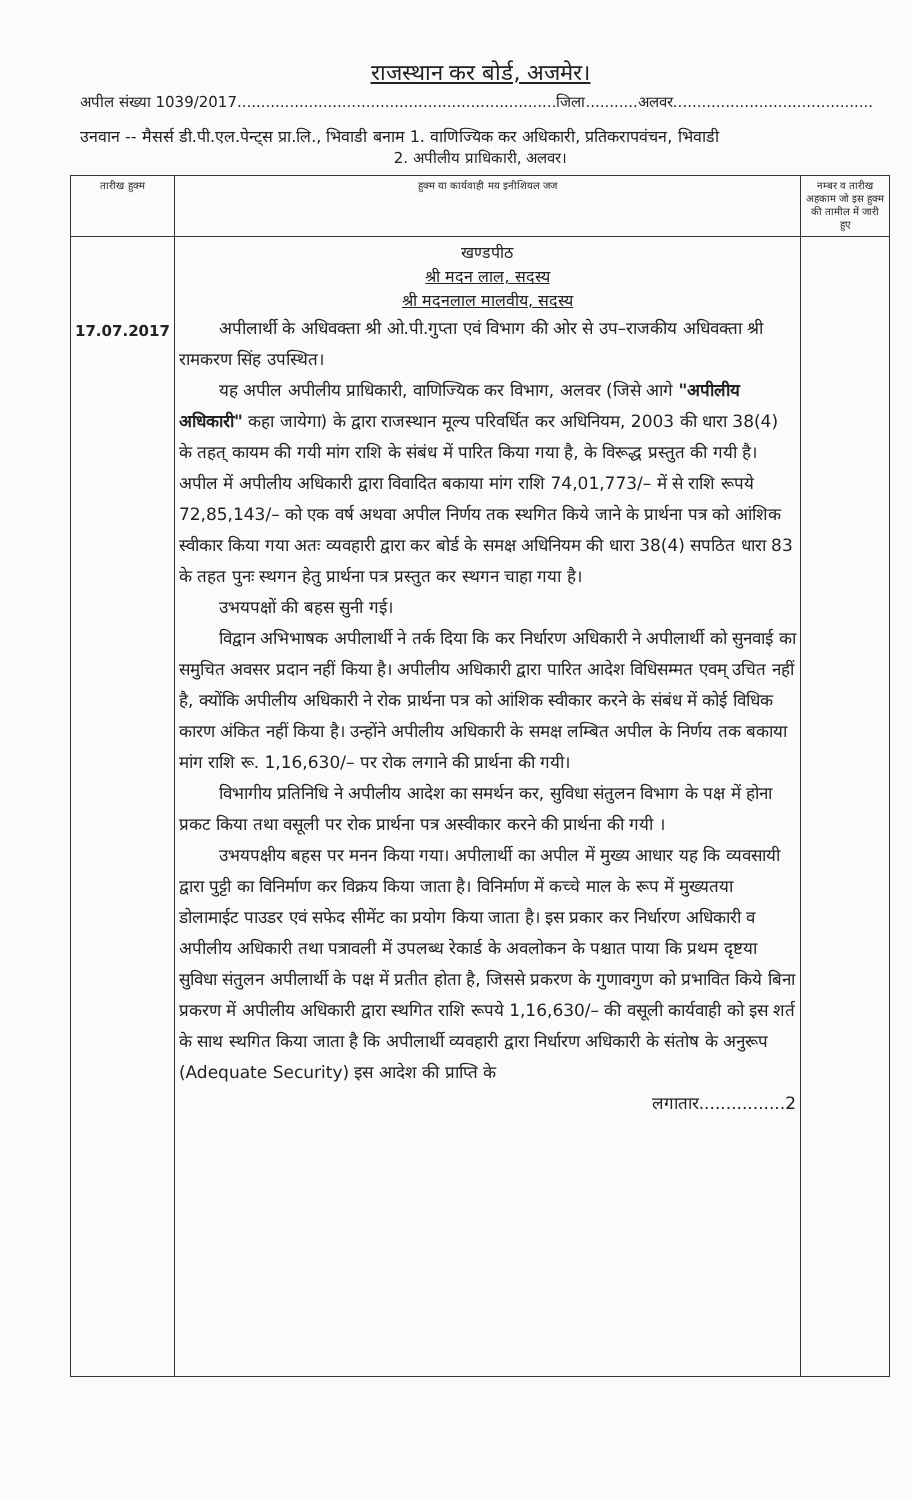राजस्थान कर बोर्ड, अजमेर।
अपील संख्या 1039/2017...................................................................जिला...........अलवर..........................................
उनवान -- मैसर्स डी.पी.एल.पेन्ट्स प्रा.लि., भिवाडी बनाम 1. वाणिज्यिक कर अधिकारी, प्रतिकरापवंचन, भिवाडी
2. अपीलीय प्राधिकारी, अलवर।
| तारीख हुक्म | हुक्म या कार्यवाही मय इनीशियल जज | नम्बर व तारीख अहकाम जो इस हुक्म की तामील में जारी हुए |
| --- | --- | --- |
| 17.07.2017 | खण्डपीठ श्री मदन लाल, सदस्य श्री मदनलाल मालवीय, सदस्य अपीलार्थी के अधिवक्ता श्री ओ.पी.गुप्ता एवं विभाग की ओर से उप–राजकीय अधिवक्ता श्री रामकरण सिंह उपस्थित। यह अपील अपीलीय प्राधिकारी, वाणिज्यिक कर विभाग, अलवर (जिसे आगे "अपीलीय अधिकारी" कहा जायेगा) के द्वारा राजस्थान मूल्य परिवर्धित कर अधिनियम, 2003 की धारा 38(4) के तहत् कायम की गयी मांग राशि के संबंध में पारित किया गया है, के विरूद्ध प्रस्तुत की गयी है। अपील में अपीलीय अधिकारी द्वारा विवादित बकाया मांग राशि 74,01,773/– में से राशि रूपये 72,85,143/– को एक वर्ष अथवा अपील निर्णय तक स्थगित किये जाने के प्रार्थना पत्र को आंशिक स्वीकार किया गया अतः व्यवहारी द्वारा कर बोर्ड के समक्ष अधिनियम की धारा 38(4) सपठित धारा 83 के तहत पुनः स्थगन हेतु प्रार्थना पत्र प्रस्तुत कर स्थगन चाहा गया है। उभयपक्षों की बहस सुनी गई। विद्वान अभिभाषक अपीलार्थी ने तर्क दिया कि कर निर्धारण अधिकारी ने अपीलार्थी को सुनवाई का समुचित अवसर प्रदान नहीं किया है। अपीलीय अधिकारी द्वारा पारित आदेश विधिसम्मत एवम् उचित नहीं है, क्योंकि अपीलीय अधिकारी ने रोक प्रार्थना पत्र को आंशिक स्वीकार करने के संबंध में कोई विधिक कारण अंकित नहीं किया है। उन्होंने अपीलीय अधिकारी के समक्ष लम्बित अपील के निर्णय तक बकाया मांग राशि रू. 1,16,630/– पर रोक लगाने की प्रार्थना की गयी। विभागीय प्रतिनिधि ने अपीलीय आदेश का समर्थन कर, सुविधा संतुलन विभाग के पक्ष में होना प्रकट किया तथा वसूली पर रोक प्रार्थना पत्र अस्वीकार करने की प्रार्थना की गयी । उभयपक्षीय बहस पर मनन किया गया। अपीलार्थी का अपील में मुख्य आधार यह कि व्यवसायी द्वारा पुट्टी का विनिर्माण कर विक्रय किया जाता है। विनिर्माण में कच्चे माल के रूप में मुख्यतया डोलामाईट पाउडर एवं सफेद सीमेंट का प्रयोग किया जाता है। इस प्रकार कर निर्धारण अधिकारी व अपीलीय अधिकारी तथा पत्रावली में उपलब्ध रेकार्ड के अवलोकन के पश्चात पाया कि प्रथम दृष्टया सुविधा संतुलन अपीलार्थी के पक्ष में प्रतीत होता है, जिससे प्रकरण के गुणावगुण को प्रभावित किये बिना प्रकरण में अपीलीय अधिकारी द्वारा स्थगित राशि रूपये 1,16,630/– की वसूली कार्यवाही को इस शर्त के साथ स्थगित किया जाता है कि अपीलार्थी व्यवहारी द्वारा निर्धारण अधिकारी के संतोष के अनुरूप (Adequate Security) इस आदेश की प्राप्ति के लगातार................2 | |